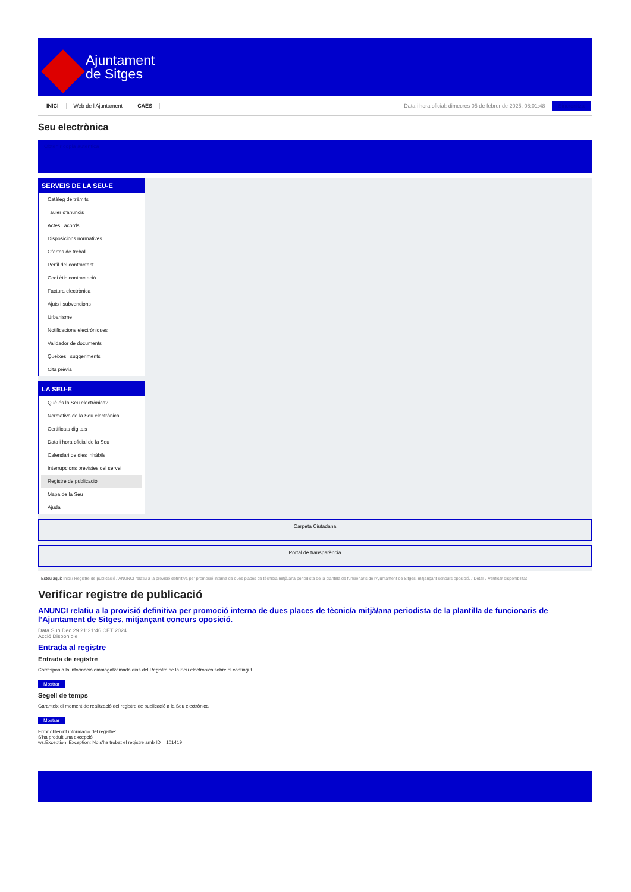Ajuntament
de Sitges
INICI Web de l'Ajuntament CAES Data i hora oficial: dimecres 05 de febrer de 2025, 08:01:48 Sincronitza
Seu electrònica
Obtenir còpia autèntica
SERVEIS DE LA SEU-E
Catàleg de tràmits
Tauler d'anuncis
Actes i acords
Disposicions normatives
Ofertes de treball
Perfil del contractant
Codi ètic contractació
Factura electrònica
Ajuts i subvencions
Urbanisme
Notificacions electròniques
Validador de documents
Queixes i suggeriments
Cita prèvia
LA SEU-E
Què és la Seu electrònica?
Normativa de la Seu electrònica
Certificats digitals
Data i hora oficial de la Seu
Calendari de dies inhàbils
Interrupcions previstes del servei
Registre de publicació
Mapa de la Seu
Ajuda
Carpeta Ciutadana
Portal de transparència
Esteu aquí: Inici / Registre de publicació / ANUNCI relatiu a la provisió definitiva per promoció interna de dues places de tècnic/a mitjà/ana periodista de la plantilla de funcionaris de l'Ajuntament de Sitges, mitjançant concurs oposició. / Detall / Verificar disponibilitat
Verificar registre de publicació
ANUNCI relatiu a la provisió definitiva per promoció interna de dues places de tècnic/a mitjà/ana periodista de la plantilla de funcionaris de l’Ajuntament de Sitges, mitjançant concurs oposició.
Data Sun Dec 29 21:21:46 CET 2024
Acció Disponible
Entrada al registre
Entrada de registre
Correspon a la informació emmagatzemada dins del Registre de la Seu electrònica sobre el contingut
Mostrar
Segell de temps
Garanteix el moment de realització del registre de publicació a la Seu electrònica
Mostrar
Error obtenint informació del registre:
S'ha produit una excepció
ws.Exception_Exception: No s'ha trobat el registre amb ID = 101419